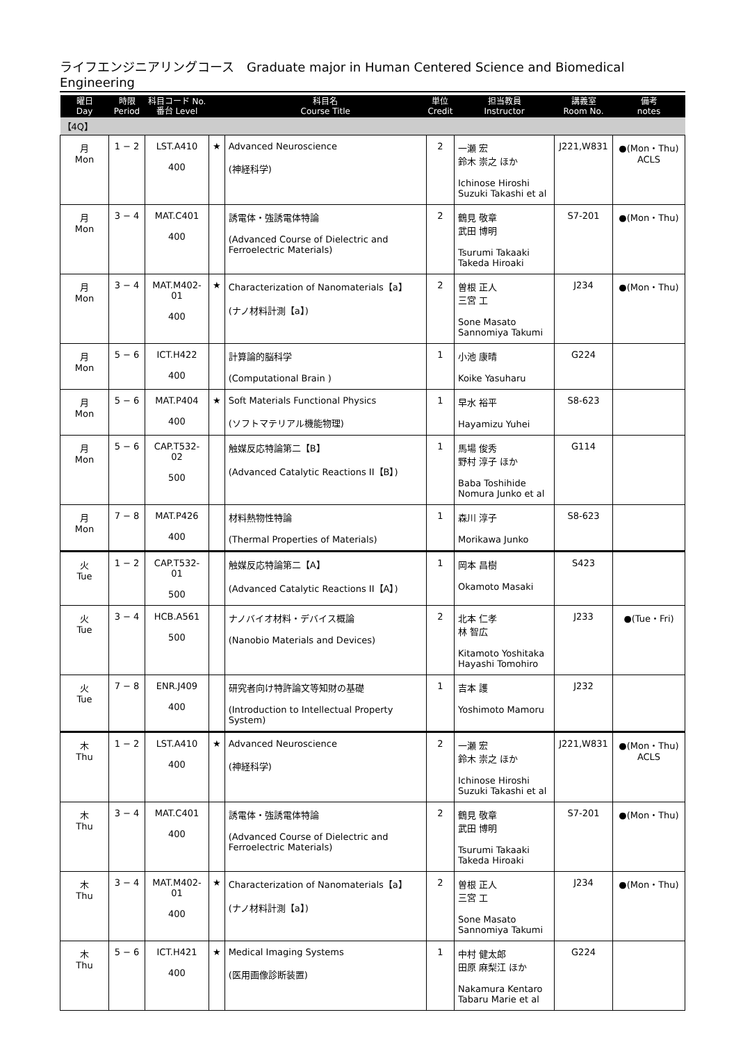ライフエンジニアリングコース　Graduate major in Human Centered Science and Biomedical Engineering
| 曜日 Day | 時限 Period | 科目コード No. 番台 Level | | 科目名 Course Title | 単位 Credit | 担当教員 Instructor | 講義室 Room No. | 備考 notes |
| --- | --- | --- | --- | --- | --- | --- | --- | --- |
| 【4Q】 | | | | | | | | |
| 月 Mon | 1 − 2 | LST.A410 400 | ★ | Advanced Neuroscience (神経科学) | 2 | 一瀬 宏 鈴木 崇之 ほか Ichinose Hiroshi Suzuki Takashi et al | J221,W831 | ●(Mon・Thu) ACLS |
| 月 Mon | 3 − 4 | MAT.C401 400 | | 誘電体・強誘電体特論 (Advanced Course of Dielectric and Ferroelectric Materials) | 2 | 鶴見 敬章 武田 博明 Tsurumi Takaaki Takeda Hiroaki | S7-201 | ●(Mon・Thu) |
| 月 Mon | 3 − 4 | MAT.M402-01 400 | ★ | Characterization of Nanomaterials【a】 (ナノ材料計測【a】) | 2 | 曽根 正人 三宮 工 Sone Masato Sannomiya Takumi | J234 | ●(Mon・Thu) |
| 月 Mon | 5 − 6 | ICT.H422 400 | | 計算論的脳科学 (Computational Brain ) | 1 | 小池 康晴 Koike Yasuharu | G224 | |
| 月 Mon | 5 − 6 | MAT.P404 400 | ★ | Soft Materials Functional Physics (ソフトマテリアル機能物理) | 1 | 早水 裕平 Hayamizu Yuhei | S8-623 | |
| 月 Mon | 5 − 6 | CAP.T532-02 500 | | 触媒反応特論第二【B】 (Advanced Catalytic Reactions II【B】) | 1 | 馬場 俊秀 野村 淳子 ほか Baba Toshihide Nomura Junko et al | G114 | |
| 月 Mon | 7 − 8 | MAT.P426 400 | | 材料熱物性特論 (Thermal Properties of Materials) | 1 | 森川 淳子 Morikawa Junko | S8-623 | |
| 火 Tue | 1 − 2 | CAP.T532-01 500 | | 触媒反応特論第二【A】 (Advanced Catalytic Reactions II【A】) | 1 | 岡本 昌樹 Okamoto Masaki | S423 | |
| 火 Tue | 3 − 4 | HCB.A561 500 | | ナノバイオ材料・デバイス概論 (Nanobio Materials and Devices) | 2 | 北本 仁孝 林 智広 Kitamoto Yoshitaka Hayashi Tomohiro | J233 | ●(Tue・Fri) |
| 火 Tue | 7 − 8 | ENR.J409 400 | | 研究者向け特許論文等知財の基礎 (Introduction to Intellectual Property System) | 1 | 吉本 護 Yoshimoto Mamoru | J232 | |
| 木 Thu | 1 − 2 | LST.A410 400 | ★ | Advanced Neuroscience (神経科学) | 2 | 一瀬 宏 鈴木 崇之 ほか Ichinose Hiroshi Suzuki Takashi et al | J221,W831 | ●(Mon・Thu) ACLS |
| 木 Thu | 3 − 4 | MAT.C401 400 | | 誘電体・強誘電体特論 (Advanced Course of Dielectric and Ferroelectric Materials) | 2 | 鶴見 敬章 武田 博明 Tsurumi Takaaki Takeda Hiroaki | S7-201 | ●(Mon・Thu) |
| 木 Thu | 3 − 4 | MAT.M402-01 400 | ★ | Characterization of Nanomaterials【a】 (ナノ材料計測【a】) | 2 | 曽根 正人 三宮 工 Sone Masato Sannomiya Takumi | J234 | ●(Mon・Thu) |
| 木 Thu | 5 − 6 | ICT.H421 400 | ★ | Medical Imaging Systems (医用画像診断装置) | 1 | 中村 健太郎 田原 麻梨江 ほか Nakamura Kentaro Tabaru Marie et al | G224 | |